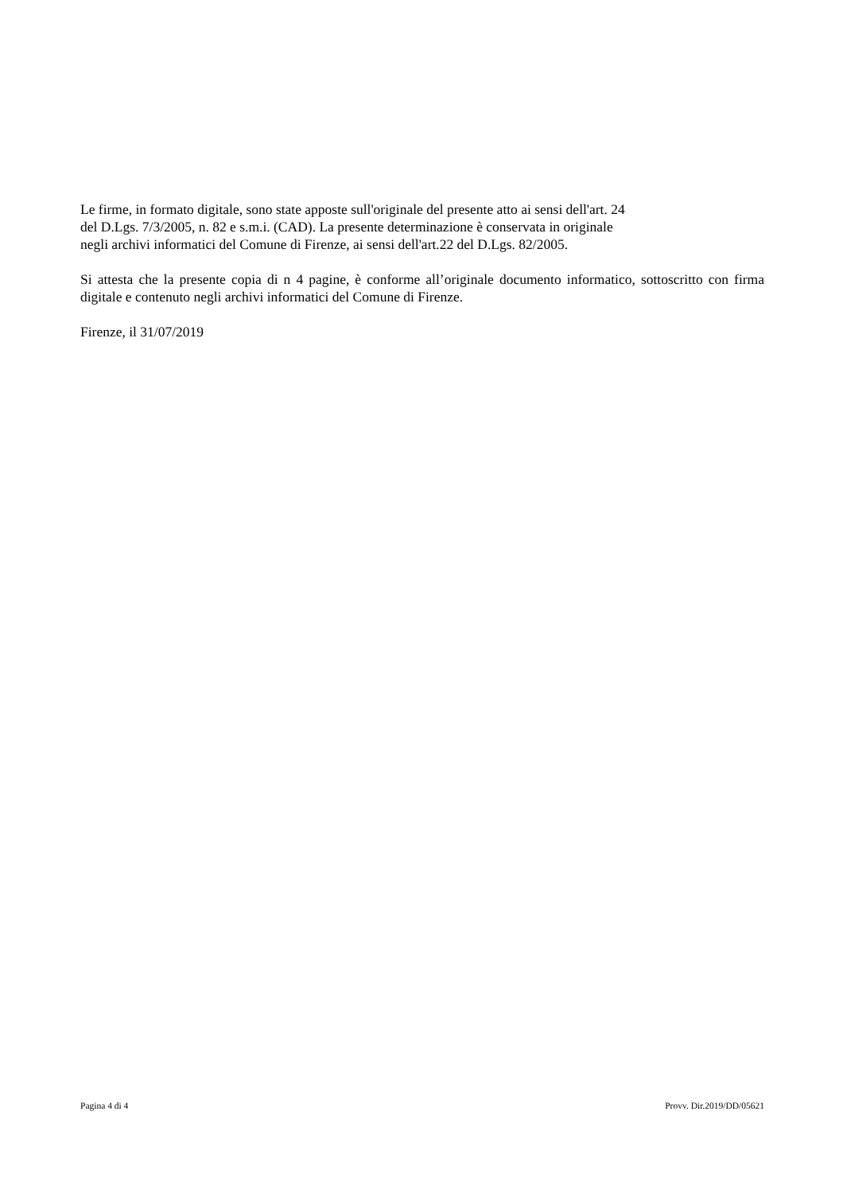Le firme, in formato digitale, sono state apposte sull'originale del presente atto ai sensi dell'art. 24
del D.Lgs. 7/3/2005, n. 82 e s.m.i. (CAD). La presente determinazione è conservata in originale
negli archivi informatici del Comune di Firenze, ai sensi dell'art.22 del D.Lgs. 82/2005.
Si attesta che la presente copia di n 4 pagine, è conforme all’originale documento informatico, sottoscritto con firma digitale e contenuto negli archivi informatici del Comune di Firenze.
Firenze, il 31/07/2019
Pagina 4 di 4 Provv. Dir.2019/DD/05621